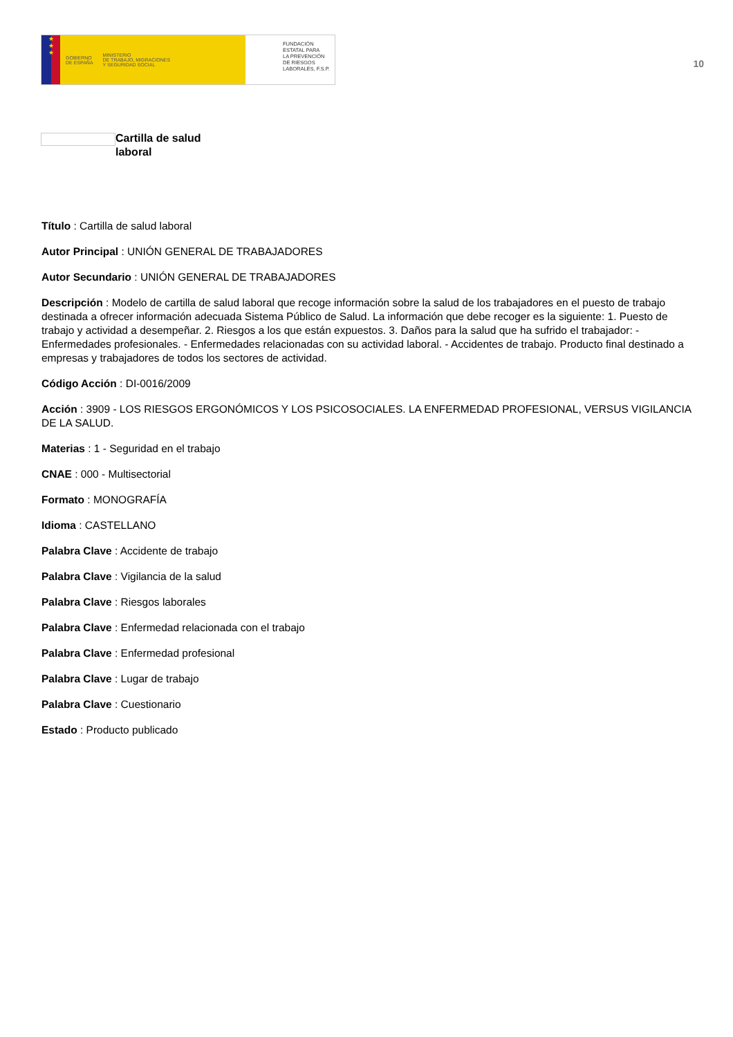★
★
★
GOBIERNO
DE ESPAÑA MINISTERIO
DE TRABAJO, MIGRACIONES
Y SEGURIDAD SOCIAL
FUNDACIÓN
ESTATAL PARA
LA PREVENCIÓN
DE RIESGOS
LABORALES, F.S.P.
10
Cartilla de salud
laboral
Título : Cartilla de salud laboral
Autor Principal : UNIÓN GENERAL DE TRABAJADORES
Autor Secundario : UNIÓN GENERAL DE TRABAJADORES
Descripción : Modelo de cartilla de salud laboral que recoge información sobre la salud de los trabajadores en el puesto de trabajo destinada a ofrecer información adecuada Sistema Público de Salud. La información que debe recoger es la siguiente: 1. Puesto de trabajo y actividad a desempeñar. 2. Riesgos a los que están expuestos. 3. Daños para la salud que ha sufrido el trabajador: - Enfermedades profesionales. - Enfermedades relacionadas con su actividad laboral. - Accidentes de trabajo. Producto final destinado a empresas y trabajadores de todos los sectores de actividad.
Código Acción : DI-0016/2009
Acción : 3909 - LOS RIESGOS ERGONÓMICOS Y LOS PSICOSOCIALES. LA ENFERMEDAD PROFESIONAL, VERSUS VIGILANCIA DE LA SALUD.
Materias : 1 - Seguridad en el trabajo
CNAE : 000 - Multisectorial
Formato : MONOGRAFÍA
Idioma : CASTELLANO
Palabra Clave : Accidente de trabajo
Palabra Clave : Vigilancia de la salud
Palabra Clave : Riesgos laborales
Palabra Clave : Enfermedad relacionada con el trabajo
Palabra Clave : Enfermedad profesional
Palabra Clave : Lugar de trabajo
Palabra Clave : Cuestionario
Estado : Producto publicado